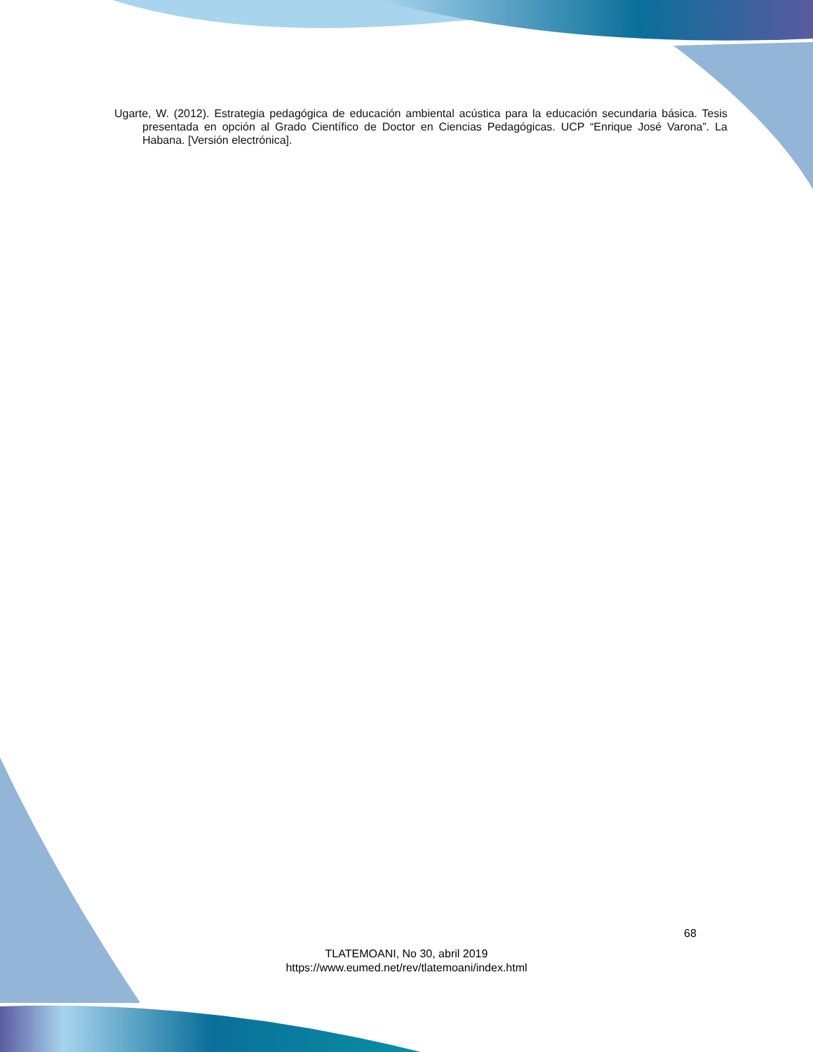Ugarte, W. (2012). Estrategia pedagógica de educación ambiental acústica para la educación secundaria básica. Tesis presentada en opción al Grado Científico de Doctor en Ciencias Pedagógicas. UCP “Enrique José Varona”. La Habana. [Versión electrónica].
68
TLATEMOANI, No 30, abril 2019
https://www.eumed.net/rev/tlatemoani/index.html